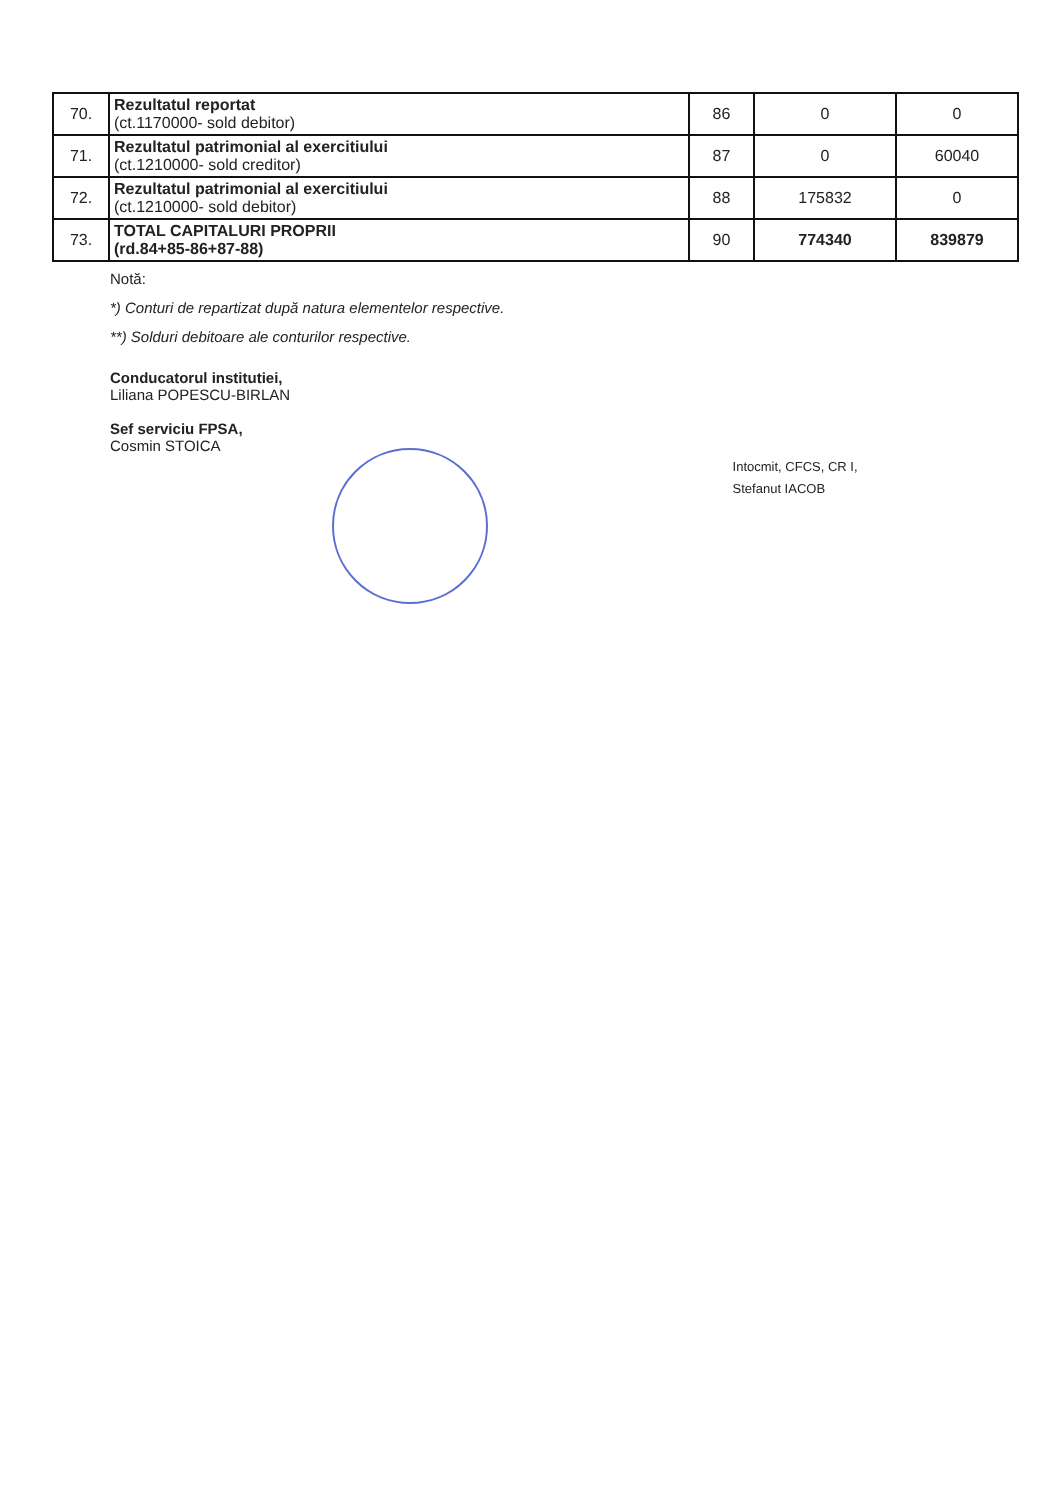| 70. | Rezultatul reportat (ct.1170000- sold debitor) | 86 | 0 | 0 |
| 71. | Rezultatul patrimonial al exercitiului (ct.1210000- sold creditor) | 87 | 0 | 60040 |
| 72. | Rezultatul patrimonial al exercitiului (ct.1210000- sold debitor) | 88 | 175832 | 0 |
| 73. | TOTAL CAPITALURI PROPRII (rd.84+85-86+87-88) | 90 | 774340 | 839879 |
Notă:
*) Conturi de repartizat după natura elementelor respective.
**) Solduri debitoare ale conturilor respective.
Conducatorul institutiei,
Liliana POPESCU-BIRLAN
Sef serviciu FPSA,
Cosmin STOICA
Intocmit, CFCS, CR I,
Stefanut IACOB